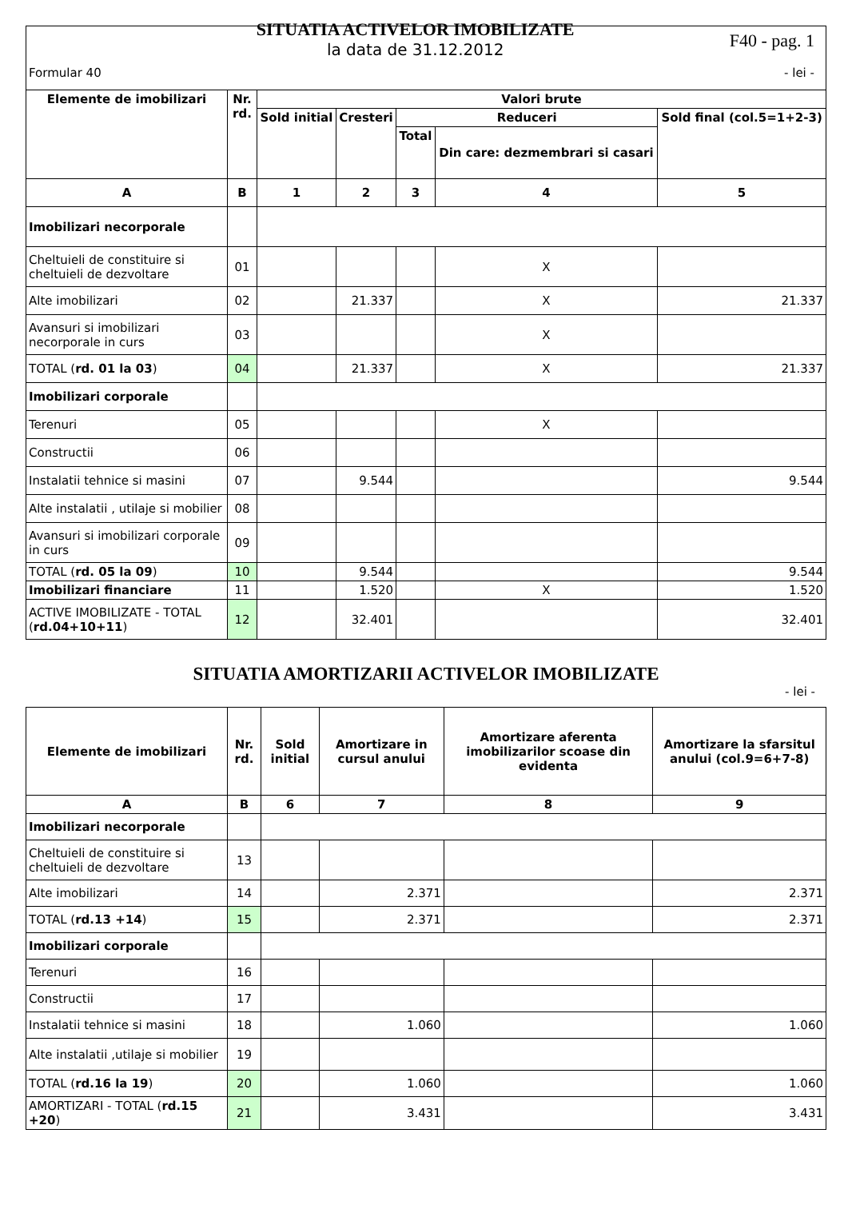Formular 40
SITUATIA ACTIVELOR IMOBILIZATE
la data de 31.12.2012
F40 - pag. 1
- lei -
| Elemente de imobilizari | Nr. rd. | Valori brute | | | | |
| --- | --- | --- | --- | --- | --- | --- |
| | | Sold initial | Cresteri | Reduceri | | Sold final (col.5=1+2-3) |
| | | | | Total | Din care: dezmembrari si casari | |
| A | B | 1 | 2 | 3 | 4 | 5 |
| Imobilizari necorporale | | | | | | |
| Cheltuieli de constituire si cheltuieli de dezvoltare | 01 | | | | X | |
| Alte imobilizari | 02 | | 21.337 | | X | 21.337 |
| Avansuri si imobilizari necorporale in curs | 03 | | | | X | |
| TOTAL ( rd. 01 la 03 ) | 04 | | 21.337 | | X | 21.337 |
| Imobilizari corporale | | | | | | |
| Terenuri | 05 | | | | X | |
| Constructii | 06 | | | | | |
| Instalatii tehnice si masini | 07 | | 9.544 | | | 9.544 |
| Alte instalatii , utilaje si mobilier | 08 | | | | | |
| Avansuri si imobilizari corporale in curs | 09 | | | | | |
| TOTAL ( rd. 05 la 09 ) | 10 | | 9.544 | | | 9.544 |
| Imobilizari financiare | 11 | | 1.520 | | X | 1.520 |
| ACTIVE IMOBILIZATE - TOTAL ( rd.04+10+11 ) | 12 | | 32.401 | | | 32.401 |
SITUATIA AMORTIZARII ACTIVELOR IMOBILIZATE
- lei -
| Elemente de imobilizari | Nr. rd. | Sold initial | Amortizare in cursul anului | Amortizare aferenta imobilizarilor scoase din evidenta | Amortizare la sfarsitul anului (col.9=6+7-8) |
| --- | --- | --- | --- | --- | --- |
| A | B | 6 | 7 | 8 | 9 |
| Imobilizari necorporale | | | | | |
| Cheltuieli de constituire si cheltuieli de dezvoltare | 13 | | | | |
| Alte imobilizari | 14 | | 2.371 | | 2.371 |
| TOTAL ( rd.13 +14 ) | 15 | | 2.371 | | 2.371 |
| Imobilizari corporale | | | | | |
| Terenuri | 16 | | | | |
| Constructii | 17 | | | | |
| Instalatii tehnice si masini | 18 | | 1.060 | | 1.060 |
| Alte instalatii ,utilaje si mobilier | 19 | | | | |
| TOTAL ( rd.16 la 19 ) | 20 | | 1.060 | | 1.060 |
| AMORTIZARI - TOTAL ( rd.15 +20 ) | 21 | | 3.431 | | 3.431 |